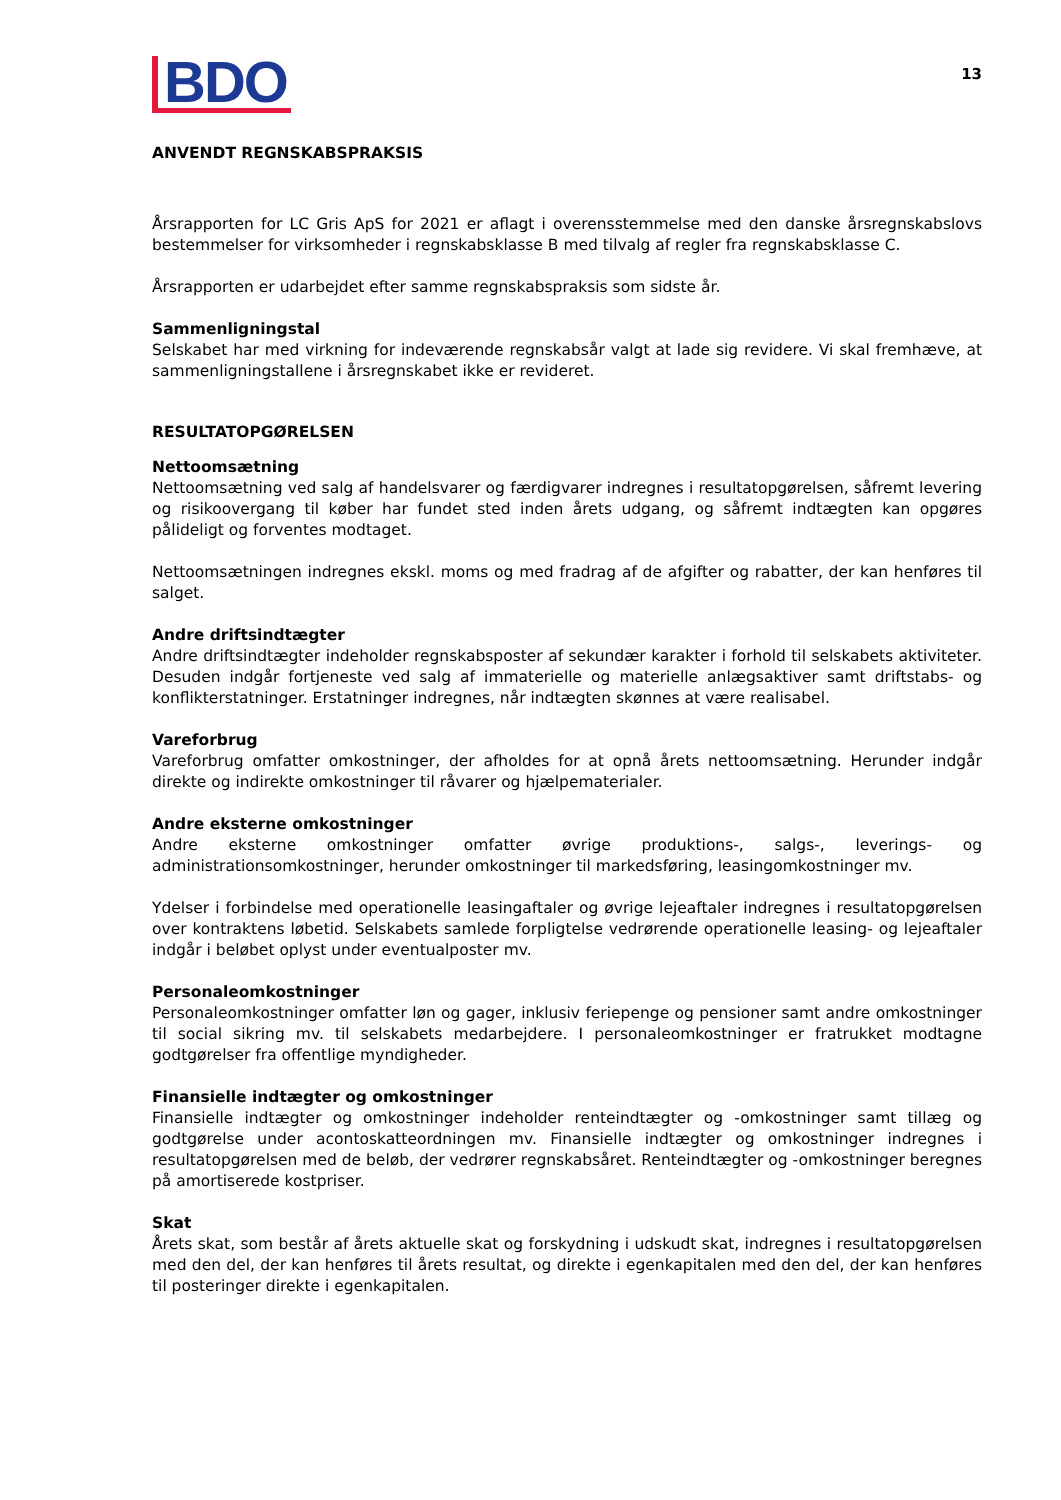BDO
13
ANVENDT REGNSKABSPRAKSIS
Årsrapporten for LC Gris ApS for 2021 er aflagt i overensstemmelse med den danske årsregnskabslovs bestemmelser for virksomheder i regnskabsklasse B med tilvalg af regler fra regnskabsklasse C.
Årsrapporten er udarbejdet efter samme regnskabspraksis som sidste år.
Sammenligningstal
Selskabet har med virkning for indeværende regnskabsår valgt at lade sig revidere. Vi skal fremhæve, at sammenligningstallene i årsregnskabet ikke er revideret.
RESULTATOPGØRELSEN
Nettoomsætning
Nettoomsætning ved salg af handelsvarer og færdigvarer indregnes i resultatopgørelsen, såfremt levering og risikoovergang til køber har fundet sted inden årets udgang, og såfremt indtægten kan opgøres pålideligt og forventes modtaget.
Nettoomsætningen indregnes ekskl. moms og med fradrag af de afgifter og rabatter, der kan henføres til salget.
Andre driftsindtægter
Andre driftsindtægter indeholder regnskabsposter af sekundær karakter i forhold til selskabets aktiviteter. Desuden indgår fortjeneste ved salg af immaterielle og materielle anlægsaktiver samt driftstabs- og konflikterstatninger. Erstatninger indregnes, når indtægten skønnes at være realisabel.
Vareforbrug
Vareforbrug omfatter omkostninger, der afholdes for at opnå årets nettoomsætning. Herunder indgår direkte og indirekte omkostninger til råvarer og hjælpematerialer.
Andre eksterne omkostninger
Andre eksterne omkostninger omfatter øvrige produktions-, salgs-, leverings- og administrationsomkostninger, herunder omkostninger til markedsføring, leasingomkostninger mv.
Ydelser i forbindelse med operationelle leasingaftaler og øvrige lejeaftaler indregnes i resultatopgørelsen over kontraktens løbetid. Selskabets samlede forpligtelse vedrørende operationelle leasing- og lejeaftaler indgår i beløbet oplyst under eventualposter mv.
Personaleomkostninger
Personaleomkostninger omfatter løn og gager, inklusiv feriepenge og pensioner samt andre omkostninger til social sikring mv. til selskabets medarbejdere. I personaleomkostninger er fratrukket modtagne godtgørelser fra offentlige myndigheder.
Finansielle indtægter og omkostninger
Finansielle indtægter og omkostninger indeholder renteindtægter og -omkostninger samt tillæg og godtgørelse under acontoskatteordningen mv. Finansielle indtægter og omkostninger indregnes i resultatopgørelsen med de beløb, der vedrører regnskabsåret. Renteindtægter og -omkostninger beregnes på amortiserede kostpriser.
Skat
Årets skat, som består af årets aktuelle skat og forskydning i udskudt skat, indregnes i resultatopgørelsen med den del, der kan henføres til årets resultat, og direkte i egenkapitalen med den del, der kan henføres til posteringer direkte i egenkapitalen.